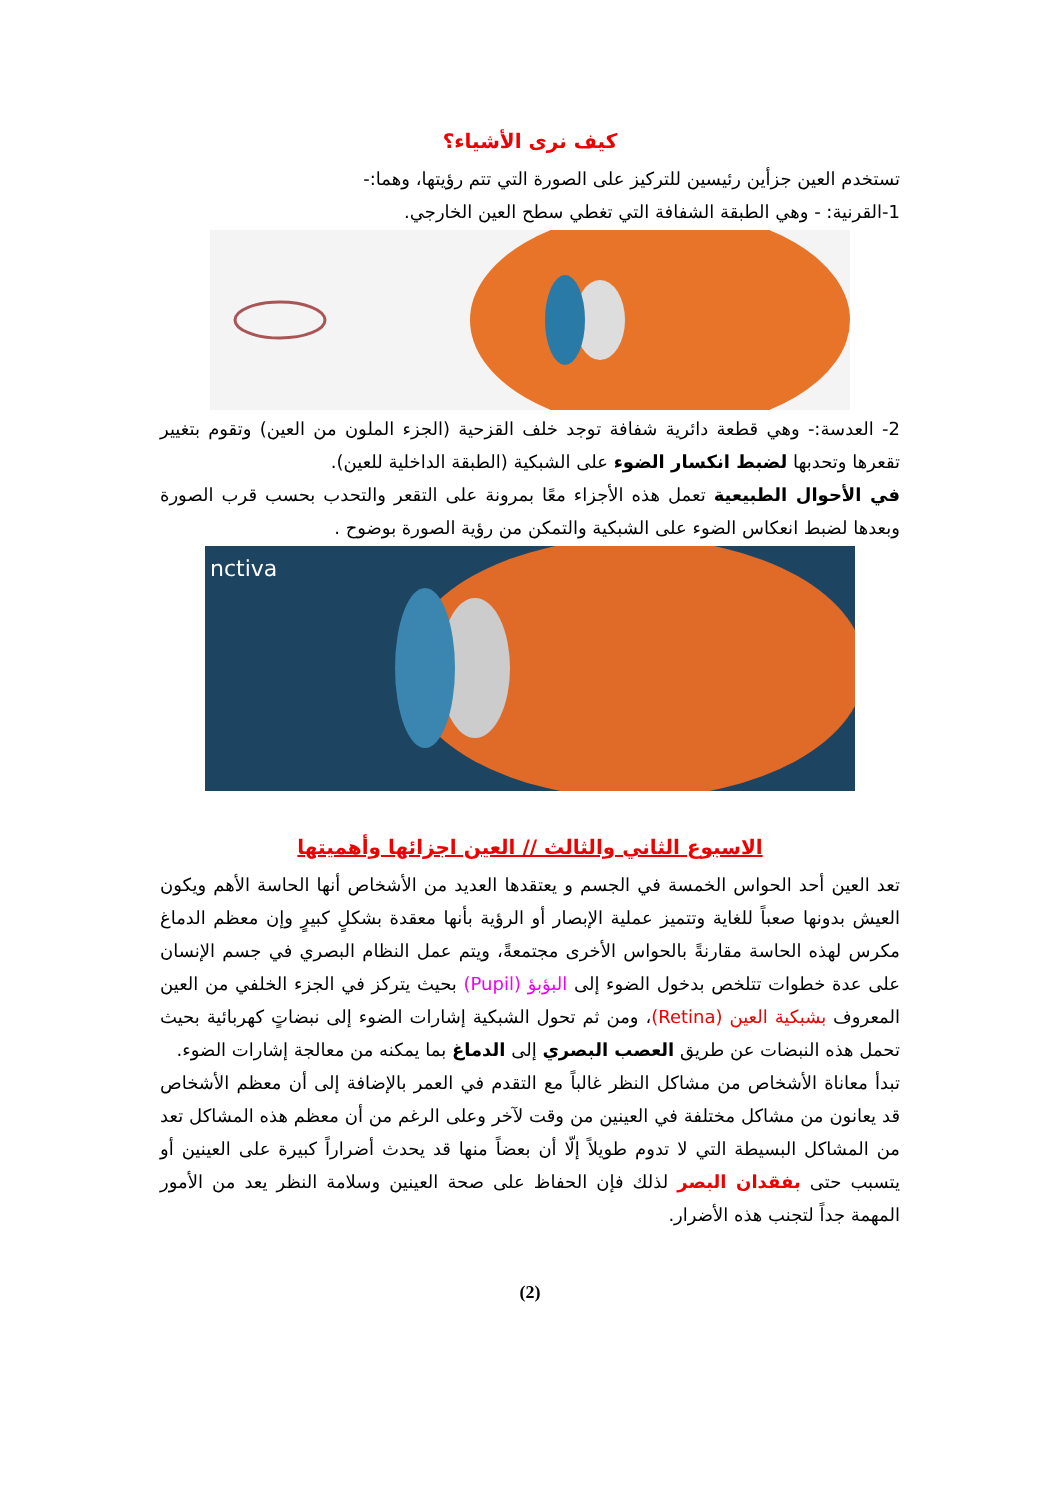كيف نرى الأشياء؟
تستخدم العين جزأين رئيسين للتركيز على الصورة التي تتم رؤيتها، وهما:-
1-القرنية: - وهي الطبقة الشفافة التي تغطي سطح العين الخارجي.
2- العدسة:- وهي قطعة دائرية شفافة توجد خلف القزحية (الجزء الملون من العين) وتقوم بتغيير تقعرها وتحدبها لضبط انكسار الضوء على الشبكية (الطبقة الداخلية للعين).
في الأحوال الطبيعية تعمل هذه الأجزاء معًا بمرونة على التقعر والتحدب بحسب قرب الصورة وبعدها لضبط انعكاس الضوء على الشبكية والتمكن من رؤية الصورة بوضوح .
nctiva
الاسبوع الثاني والثالث // العين اجزائها وأهميتها
تعد العين أحد الحواس الخمسة في الجسم و يعتقدها العديد من الأشخاص أنها الحاسة الأهم ويكون العيش بدونها صعباً للغاية وتتميز عملية الإبصار أو الرؤية بأنها معقدة بشكلٍ كبيرٍ وإن معظم الدماغ مكرس لهذه الحاسة مقارنةً بالحواس الأخرى مجتمعةً، ويتم عمل النظام البصري في جسم الإنسان على عدة خطوات تتلخص بدخول الضوء إلى البؤبؤ (Pupil) بحيث يتركز في الجزء الخلفي من العين المعروف بشبكية العين (Retina)، ومن ثم تحول الشبكية إشارات الضوء إلى نبضاتٍ كهربائية بحيث تحمل هذه النبضات عن طريق العصب البصري إلى الدماغ بما يمكنه من معالجة إشارات الضوء.
تبدأ معاناة الأشخاص من مشاكل النظر غالباً مع التقدم في العمر بالإضافة إلى أن معظم الأشخاص قد يعانون من مشاكل مختلفة في العينين من وقت لآخر وعلى الرغم من أن معظم هذه المشاكل تعد من المشاكل البسيطة التي لا تدوم طويلاً إلّا أن بعضاً منها قد يحدث أضراراً كبيرة على العينين أو يتسبب حتى بفقدان البصر لذلك فإن الحفاظ على صحة العينين وسلامة النظر يعد من الأمور المهمة جداً لتجنب هذه الأضرار.
(2)